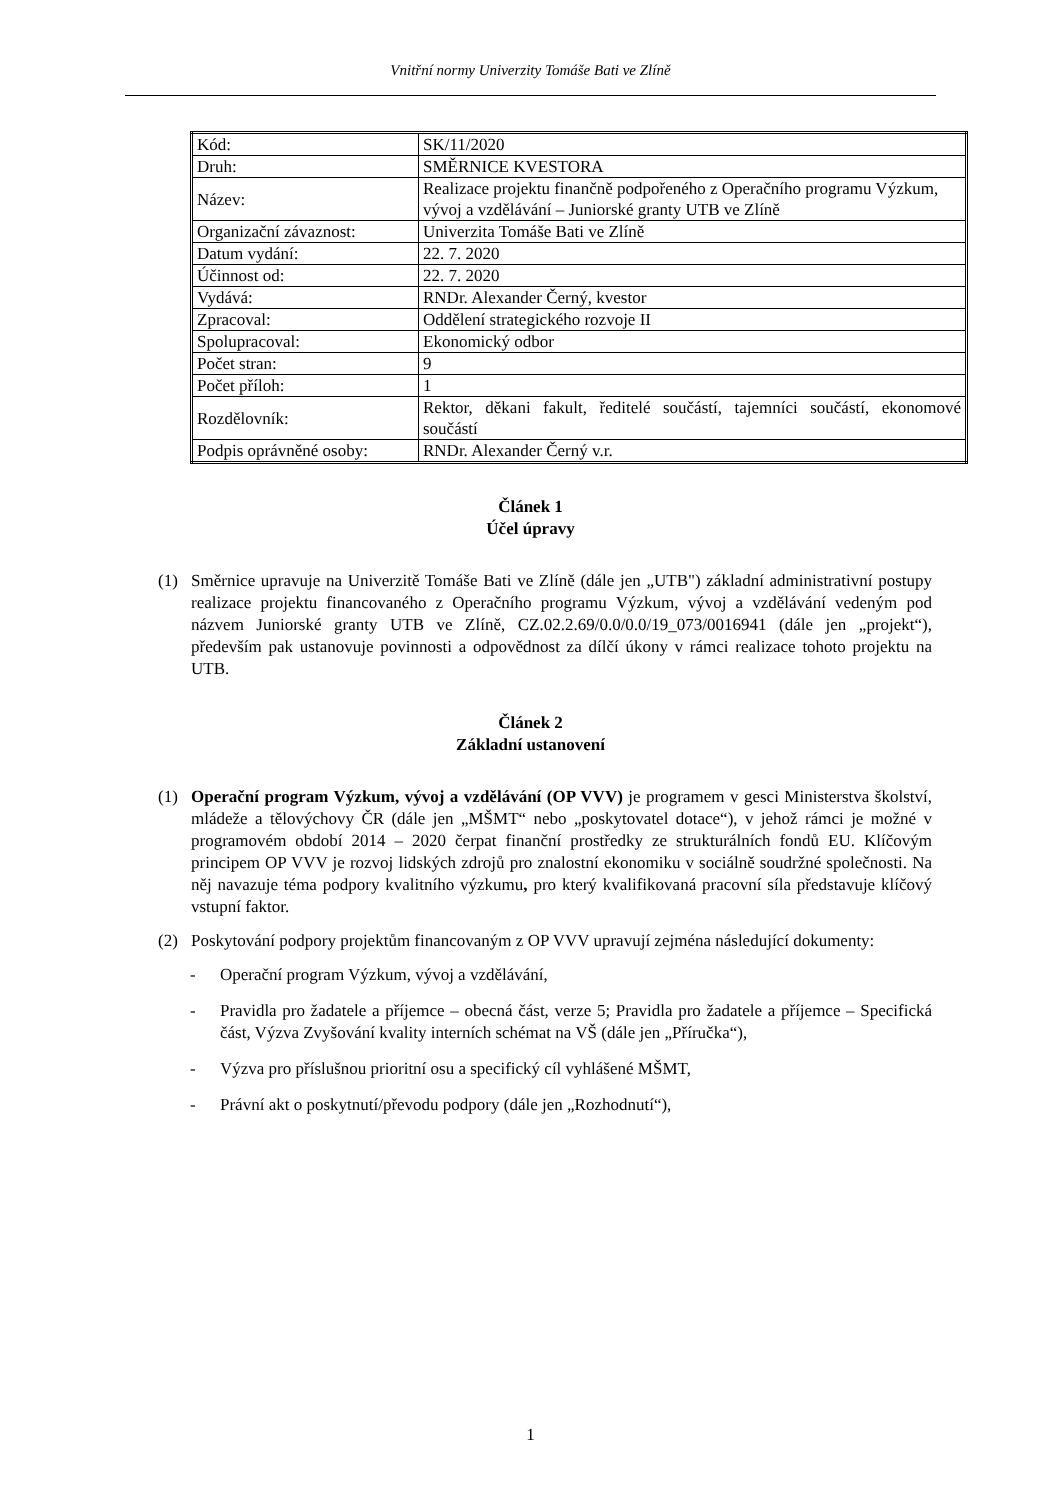Vnitřní normy Univerzity Tomáše Bati ve Zlíně
| Kód: | SK/11/2020 |
| Druh: | SMĚRNICE KVESTORA |
| Název: | Realizace projektu finančně podpořeného z Operačního programu Výzkum, vývoj a vzdělávání – Juniorské granty UTB ve Zlíně |
| Organizační závaznost: | Univerzita Tomáše Bati ve Zlíně |
| Datum vydání: | 22. 7. 2020 |
| Účinnost od: | 22. 7. 2020 |
| Vydává: | RNDr. Alexander Černý, kvestor |
| Zpracoval: | Oddělení strategického rozvoje II |
| Spolupracoval: | Ekonomický odbor |
| Počet stran: | 9 |
| Počet příloh: | 1 |
| Rozdělovník: | Rektor, děkani fakult, ředitelé součástí, tajemníci součástí, ekonomové součástí |
| Podpis oprávněné osoby: | RNDr. Alexander Černý v.r. |
Článek 1
Účel úpravy
(1) Směrnice upravuje na Univerzitě Tomáše Bati ve Zlíně (dále jen „UTB") základní administrativní postupy realizace projektu financovaného z Operačního programu Výzkum, vývoj a vzdělávání vedeným pod názvem Juniorské granty UTB ve Zlíně, CZ.02.2.69/0.0/0.0/19_073/0016941 (dále jen „projekt“), především pak ustanovuje povinnosti a odpovědnost za dílčí úkony v rámci realizace tohoto projektu na UTB.
Článek 2
Základní ustanovení
(1) Operační program Výzkum, vývoj a vzdělávání (OP VVV) je programem v gesci Ministerstva školství, mládeže a tělovýchovy ČR (dále jen „MŠMT“ nebo „poskytovatel dotace“), v jehož rámci je možné v programovém období 2014 – 2020 čerpat finanční prostředky ze strukturálních fondů EU. Klíčovým principem OP VVV je rozvoj lidských zdrojů pro znalostní ekonomiku v sociálně soudržné společnosti. Na něj navazuje téma podpory kvalitního výzkumu, pro který kvalifikovaná pracovní síla představuje klíčový vstupní faktor.
(2) Poskytování podpory projektům financovaným z OP VVV upravují zejména následující dokumenty:
- Operační program Výzkum, vývoj a vzdělávání,
- Pravidla pro žadatele a příjemce – obecná část, verze 5; Pravidla pro žadatele a příjemce – Specifická část, Výzva Zvyšování kvality interních schémat na VŠ (dále jen „Příručka“),
- Výzva pro příslušnou prioritní osu a specifický cíl vyhlášené MŠMT,
- Právní akt o poskytnutí/převodu podpory (dále jen „Rozhodnutí“),
1